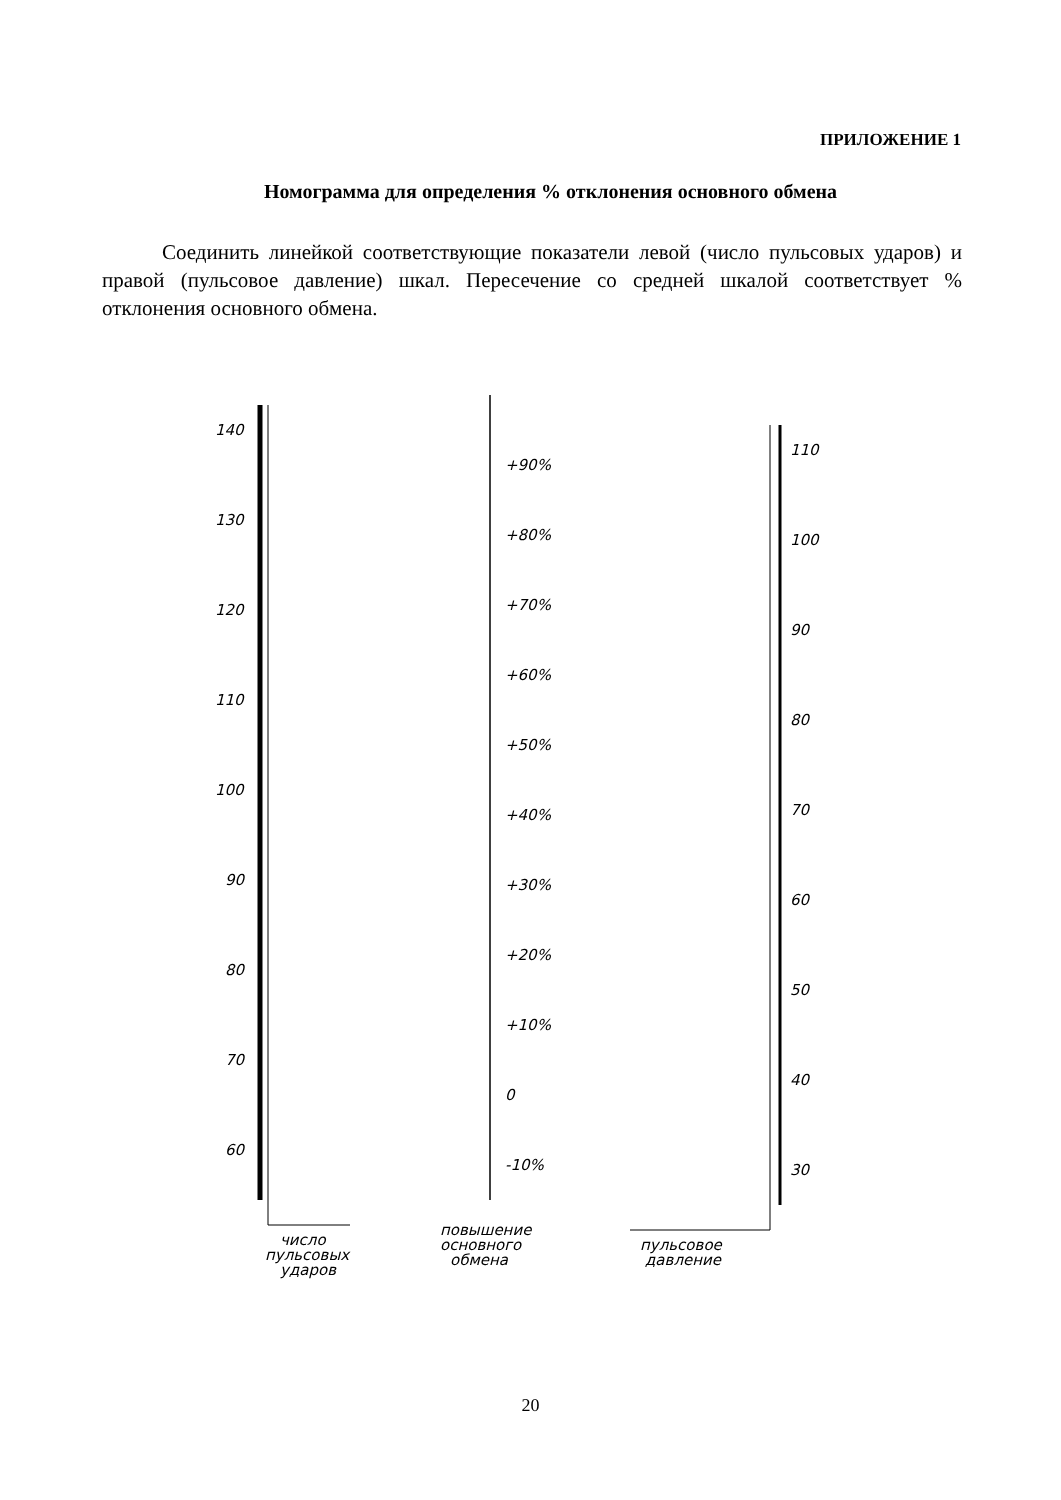ПРИЛОЖЕНИЕ 1
Номограмма для определения % отклонения основного обмена
Соединить линейкой соответствующие показатели левой (число пульсовых ударов) и правой (пульсовое давление) шкал. Пересечение со средней шкалой соответствует % отклонения основного обмена.
140
130
120
110
100
90
80
70
60
+90%
+80%
+70%
+60%
+50%
+40%
+30%
+20%
+10%
0
-10%
110
100
90
80
70
60
50
40
30
число
пульсовых
ударов
повышение
основного
обмена
пульсовое
давление
20